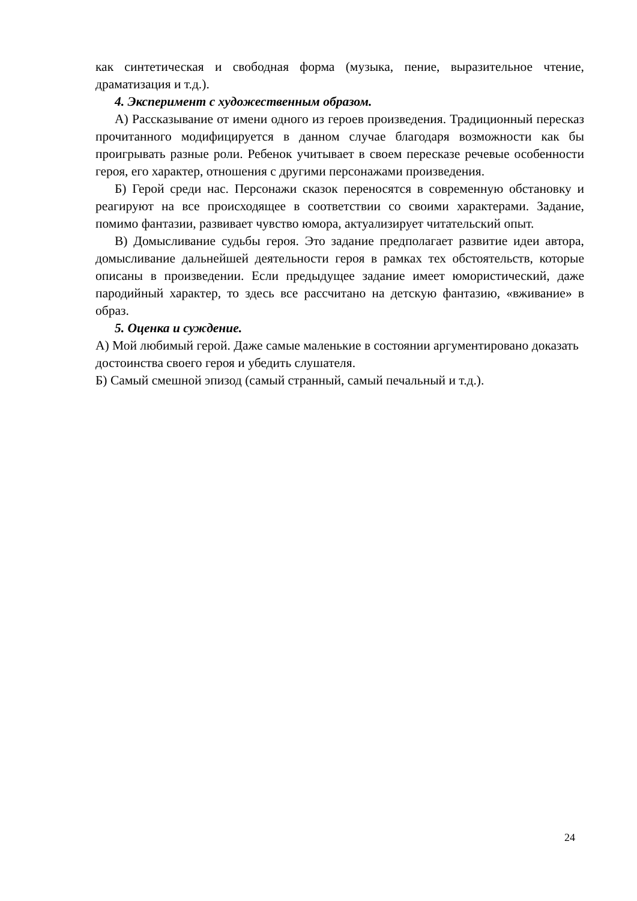как синтетическая и свободная форма (музыка, пение, выразительное чтение, драматизация и т.д.).
4. Эксперимент с художественным образом.
А) Рассказывание от имени одного из героев произведения. Традиционный пересказ прочитанного модифицируется в данном случае благодаря возможности как бы проигрывать разные роли. Ребенок учитывает в своем пересказе речевые особенности героя, его характер, отношения с другими персонажами произведения.
Б) Герой среди нас. Персонажи сказок переносятся в современную обстановку и реагируют на все происходящее в соответствии со своими характерами. Задание, помимо фантазии, развивает чувство юмора, актуализирует читательский опыт.
В) Домысливание судьбы героя. Это задание предполагает развитие идеи автора, домысливание дальнейшей деятельности героя в рамках тех обстоятельств, которые описаны в произведении. Если предыдущее задание имеет юмористический, даже пародийный характер, то здесь все рассчитано на детскую фантазию, «вживание» в образ.
5. Оценка и суждение.
А) Мой любимый герой. Даже самые маленькие в состоянии аргументировано доказать достоинства своего героя и убедить слушателя.
Б) Самый смешной эпизод (самый странный, самый печальный и т.д.).
24